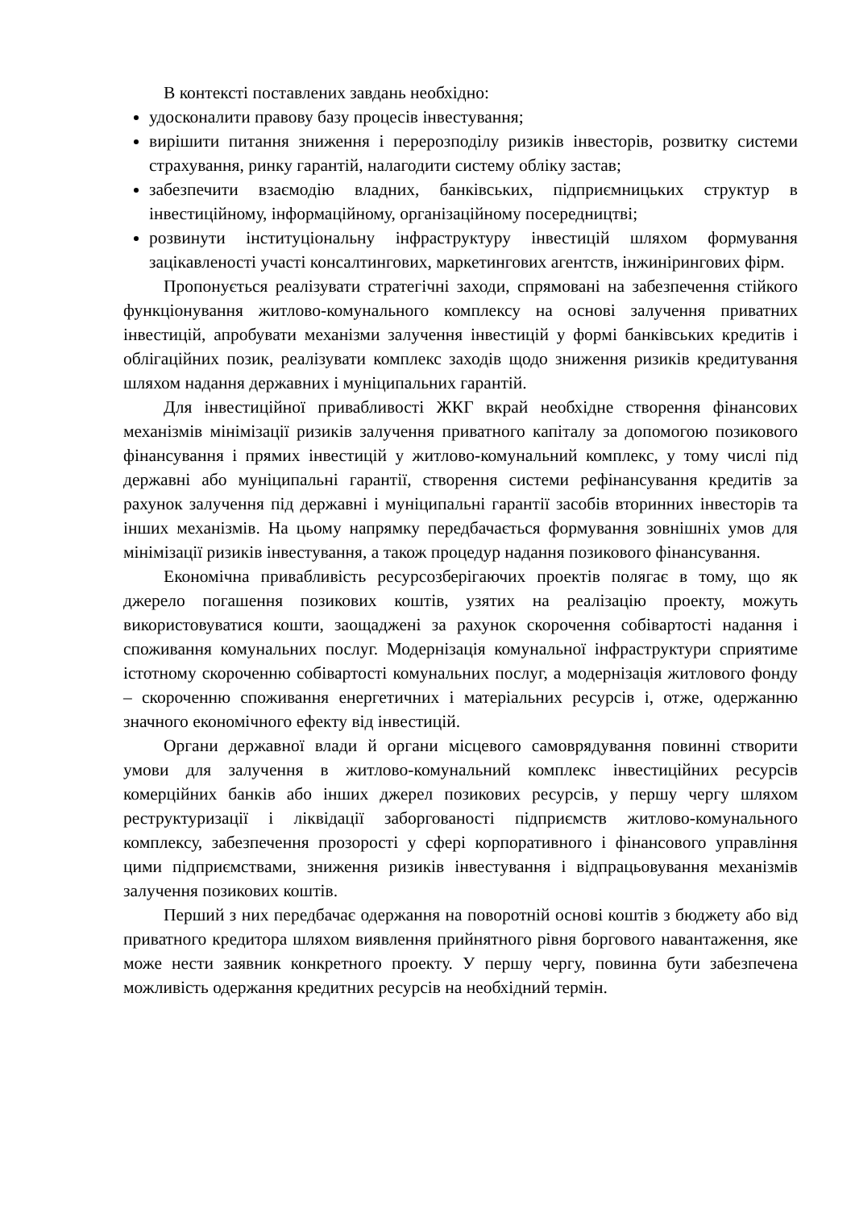В контексті поставлених завдань необхідно:
удосконалити правову базу процесів інвестування;
вирішити питання зниження і перерозподілу ризиків інвесторів, розвитку системи страхування, ринку гарантій, налагодити систему обліку застав;
забезпечити взаємодію владних, банківських, підприємницьких структур в інвестиційному, інформаційному, організаційному посередництві;
розвинути інституціональну інфраструктуру інвестицій шляхом формування зацікавленості участі консалтингових, маркетингових агентств, інжинірингових фірм.
Пропонується реалізувати стратегічні заходи, спрямовані на забезпечення стійкого функціонування житлово-комунального комплексу на основі залучення приватних інвестицій, апробувати механізми залучення інвестицій у формі банківських кредитів і облігаційних позик, реалізувати комплекс заходів щодо зниження ризиків кредитування шляхом надання державних і муніципальних гарантій.
Для інвестиційної привабливості ЖКГ вкрай необхідне створення фінансових механізмів мінімізації ризиків залучення приватного капіталу за допомогою позикового фінансування і прямих інвестицій у житлово-комунальний комплекс, у тому числі під державні або муніципальні гарантії, створення системи рефінансування кредитів за рахунок залучення під державні і муніципальні гарантії засобів вторинних інвесторів та інших механізмів. На цьому напрямку передбачається формування зовнішніх умов для мінімізації ризиків інвестування, а також процедур надання позикового фінансування.
Економічна привабливість ресурсозберігаючих проектів полягає в тому, що як джерело погашення позикових коштів, узятих на реалізацію проекту, можуть використовуватися кошти, заощаджені за рахунок скорочення собівартості надання і споживання комунальних послуг. Модернізація комунальної інфраструктури сприятиме істотному скороченню собівартості комунальних послуг, а модернізація житлового фонду – скороченню споживання енергетичних і матеріальних ресурсів і, отже, одержанню значного економічного ефекту від інвестицій.
Органи державної влади й органи місцевого самоврядування повинні створити умови для залучення в житлово-комунальний комплекс інвестиційних ресурсів комерційних банків або інших джерел позикових ресурсів, у першу чергу шляхом реструктуризації і ліквідації заборгованості підприємств житлово-комунального комплексу, забезпечення прозорості у сфері корпоративного і фінансового управління цими підприємствами, зниження ризиків інвестування і відпрацьовування механізмів залучення позикових коштів.
Перший з них передбачає одержання на поворотній основі коштів з бюджету або від приватного кредитора шляхом виявлення прийнятного рівня боргового навантаження, яке може нести заявник конкретного проекту. У першу чергу, повинна бути забезпечена можливість одержання кредитних ресурсів на необхідний термін.